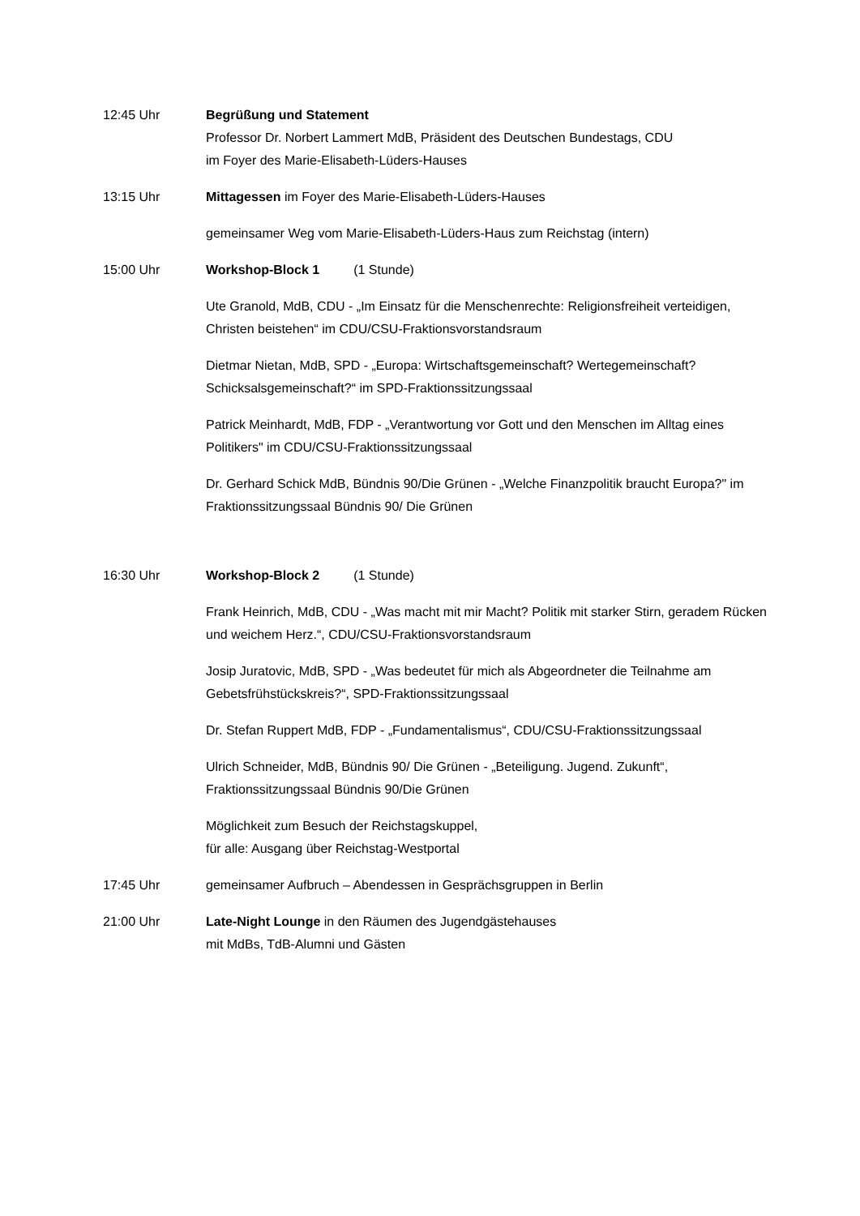12:45 Uhr Begrüßung und Statement
Professor Dr. Norbert Lammert MdB, Präsident des Deutschen Bundestags, CDU
im Foyer des Marie-Elisabeth-Lüders-Hauses
13:15 Uhr Mittagessen im Foyer des Marie-Elisabeth-Lüders-Hauses
gemeinsamer Weg vom Marie-Elisabeth-Lüders-Haus zum Reichstag (intern)
15:00 Uhr Workshop-Block 1 (1 Stunde)
Ute Granold, MdB, CDU - „Im Einsatz für die Menschenrechte: Religionsfreiheit verteidigen, Christen beistehen“ im CDU/CSU-Fraktionsvorstandsraum
Dietmar Nietan, MdB, SPD - „Europa: Wirtschaftsgemeinschaft? Wertegemeinschaft? Schicksalsgemeinschaft?“ im SPD-Fraktionssitzungssaal
Patrick Meinhardt, MdB, FDP - „Verantwortung vor Gott und den Menschen im Alltag eines Politikers" im CDU/CSU-Fraktionssitzungssaal
Dr. Gerhard Schick MdB, Bündnis 90/Die Grünen - „Welche Finanzpolitik braucht Europa?" im Fraktionssitzungssaal Bündnis 90/ Die Grünen
16:30 Uhr Workshop-Block 2 (1 Stunde)
Frank Heinrich, MdB, CDU - „Was macht mit mir Macht? Politik mit starker Stirn, geradem Rücken und weichem Herz.“, CDU/CSU-Fraktionsvorstandsraum
Josip Juratovic, MdB, SPD - „Was bedeutet für mich als Abgeordneter die Teilnahme am Gebetsfrühstückskreis?“, SPD-Fraktionssitzungssaal
Dr. Stefan Ruppert MdB, FDP - „Fundamentalismus“, CDU/CSU-Fraktionssitzungssaal
Ulrich Schneider, MdB, Bündnis 90/ Die Grünen - „Beteiligung. Jugend. Zukunft“, Fraktionssitzungssaal Bündnis 90/Die Grünen
Möglichkeit zum Besuch der Reichstagskuppel,
für alle: Ausgang über Reichstag-Westportal
17:45 Uhr gemeinsamer Aufbruch – Abendessen in Gesprächsgruppen in Berlin
21:00 Uhr Late-Night Lounge in den Räumen des Jugendgästehauses
mit MdBs, TdB-Alumni und Gästen